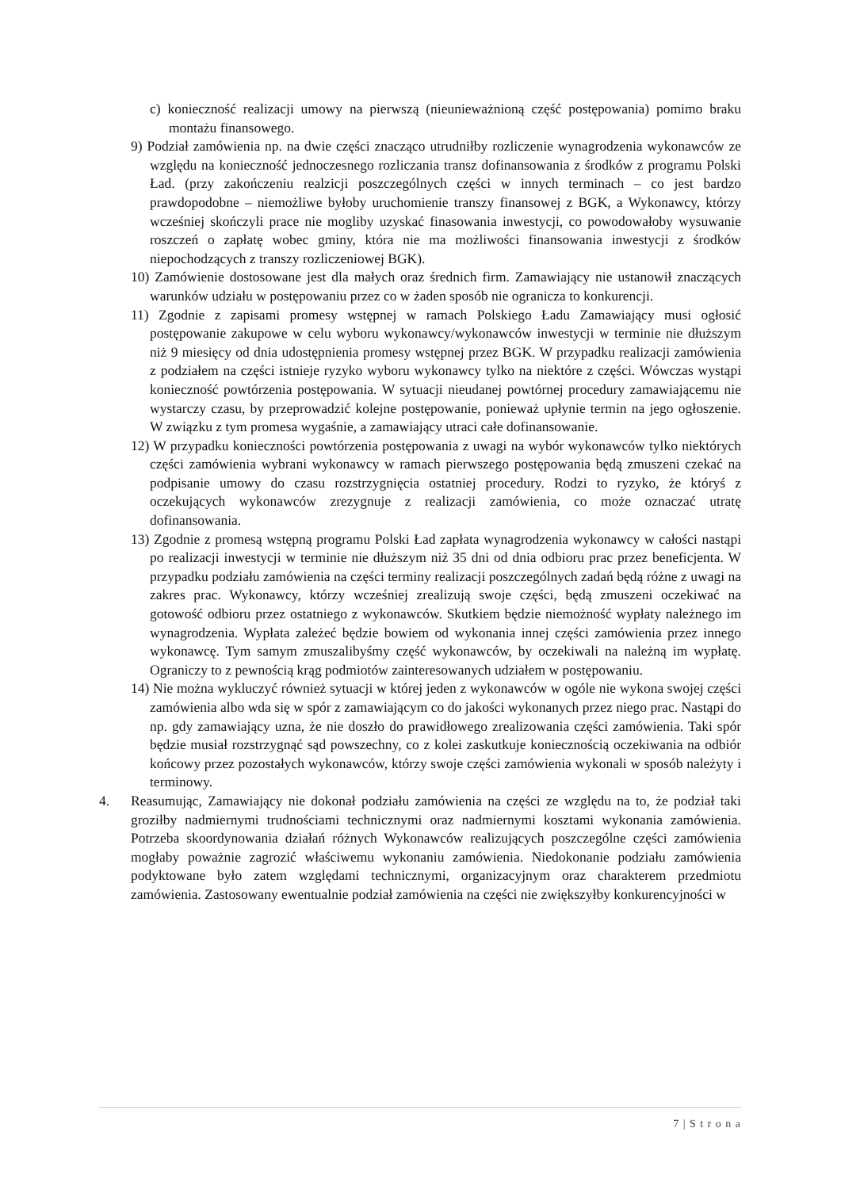c) konieczność realizacji umowy na pierwszą (nieunieważnioną część postępowania) pomimo braku montażu finansowego.
9) Podział zamówienia np. na dwie części znacząco utrudniłby rozliczenie wynagrodzenia wykonawców ze względu na konieczność jednoczesnego rozliczania transz dofinansowania z środków z programu Polski Ład. (przy zakończeniu realzicji poszczególnych części w innych terminach – co jest bardzo prawdopodobne – niemożliwe byłoby uruchomienie transzy finansowej z BGK, a Wykonawcy, którzy wcześniej skończyli prace nie mogliby uzyskać finasowania inwestycji, co powodowałoby wysuwanie roszczeń o zapłatę wobec gminy, która nie ma możliwości finansowania inwestycji z środków niepochodzących z transzy rozliczeniowej BGK).
10) Zamówienie dostosowane jest dla małych oraz średnich firm. Zamawiający nie ustanowił znaczących warunków udziału w postępowaniu przez co w żaden sposób nie ogranicza to konkurencji.
11) Zgodnie z zapisami promesy wstępnej w ramach Polskiego Ładu Zamawiający musi ogłosić postępowanie zakupowe w celu wyboru wykonawcy/wykonawców inwestycji w terminie nie dłuższym niż 9 miesięcy od dnia udostępnienia promesy wstępnej przez BGK. W przypadku realizacji zamówienia z podziałem na części istnieje ryzyko wyboru wykonawcy tylko na niektóre z części. Wówczas wystąpi konieczność powtórzenia postępowania. W sytuacji nieudanej powtórnej procedury zamawiającemu nie wystarczy czasu, by przeprowadzić kolejne postępowanie, ponieważ upłynie termin na jego ogłoszenie. W związku z tym promesa wygaśnie, a zamawiający utraci całe dofinansowanie.
12) W przypadku konieczności powtórzenia postępowania z uwagi na wybór wykonawców tylko niektórych części zamówienia wybrani wykonawcy w ramach pierwszego postępowania będą zmuszeni czekać na podpisanie umowy do czasu rozstrzygnięcia ostatniej procedury. Rodzi to ryzyko, że któryś z oczekujących wykonawców zrezygnuje z realizacji zamówienia, co może oznaczać utratę dofinansowania.
13) Zgodnie z promesą wstępną programu Polski Ład zapłata wynagrodzenia wykonawcy w całości nastąpi po realizacji inwestycji w terminie nie dłuższym niż 35 dni od dnia odbioru prac przez beneficjenta. W przypadku podziału zamówienia na części terminy realizacji poszczególnych zadań będą różne z uwagi na zakres prac. Wykonawcy, którzy wcześniej zrealizują swoje części, będą zmuszeni oczekiwać na gotowość odbioru przez ostatniego z wykonawców. Skutkiem będzie niemożność wypłaty należnego im wynagrodzenia. Wypłata zależeć będzie bowiem od wykonania innej części zamówienia przez innego wykonawcę. Tym samym zmuszalibyśmy część wykonawców, by oczekiwali na należną im wypłatę. Ograniczy to z pewnością krąg podmiotów zainteresowanych udziałem w postępowaniu.
14) Nie można wykluczyć również sytuacji w której jeden z wykonawców w ogóle nie wykona swojej części zamówienia albo wda się w spór z zamawiającym co do jakości wykonanych przez niego prac. Nastąpi do np. gdy zamawiający uzna, że nie doszło do prawidłowego zrealizowania części zamówienia. Taki spór będzie musiał rozstrzygnąć sąd powszechny, co z kolei zaskutkuje koniecznością oczekiwania na odbiór końcowy przez pozostałych wykonawców, którzy swoje części zamówienia wykonali w sposób należyty i terminowy.
4. Reasumując, Zamawiający nie dokonał podziału zamówienia na części ze względu na to, że podział taki groziłby nadmiernymi trudnościami technicznymi oraz nadmiernymi kosztami wykonania zamówienia. Potrzeba skoordynowania działań różnych Wykonawców realizujących poszczególne części zamówienia mogłaby poważnie zagrozić właściwemu wykonaniu zamówienia. Niedokonanie podziału zamówienia podyktowane było zatem względami technicznymi, organizacyjnym oraz charakterem przedmiotu zamówienia. Zastosowany ewentualnie podział zamówienia na części nie zwiększyłby konkurencyjności w
7 | S t r o n a